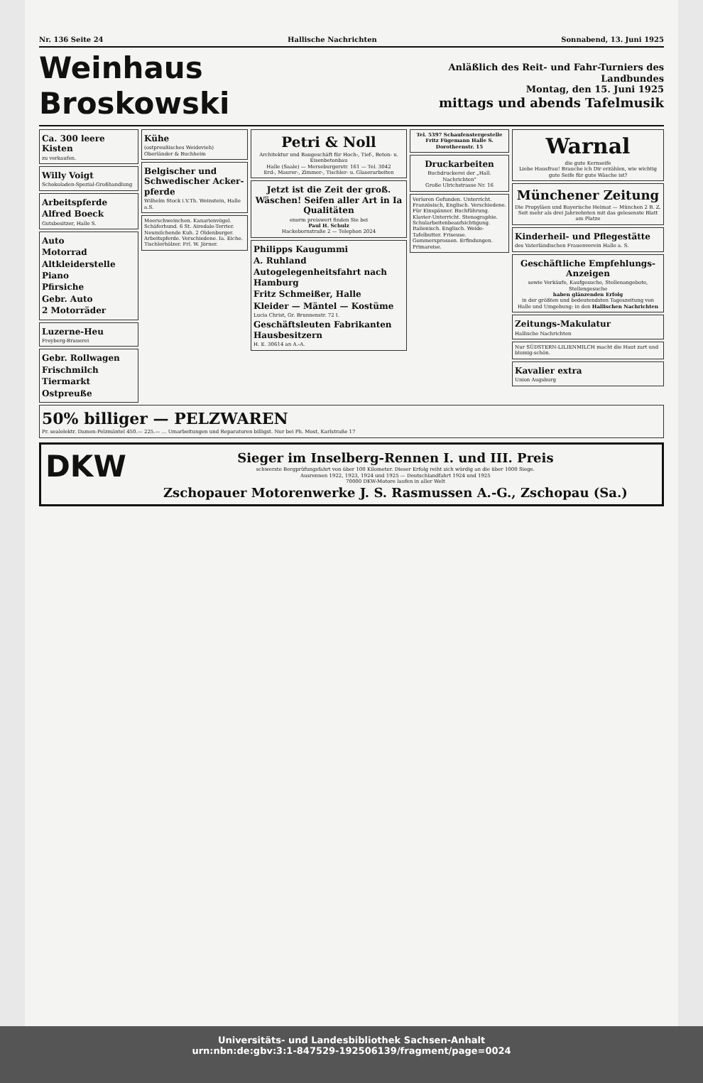Nr. 136 Seite 24 Hallische Nachrichten Sonnabend, 13. Juni 1925
Weinhaus Broskowski
Anläßlich des Reit- und Fahr-Turniers des Landbundes
Montag, den 15. Juni 1925
mittags und abends Tafelmusik
Ca. 300 leere Kisten
zu verkaufen.
Willy Voigt
Schokoladen-Spezial-Großhandlung
Arbeitspferde
Alfred Boeck
Gutsbesitzer, Halle S.
Auto
Motorrad
Altkleiderstelle
Piano
Pfirsiche
Gebr. Auto
2 Motorräder
Luzerne-Heu
Freyberg-Brauerei
Gebr. Rollwagen
Frischmilch
Tiermarkt
Ostpreuße
Kühe
(ostpreußisches Weidevieh)
Oberländer & Buchheim
Belgischer und Schwedischer Acker-pferde
Wilhelm Stock i.V.Th. Weinstein, Halle a.S.
Meerschweinchen. Kanarienvögel. Schäferhund. 6 St. Airedale-Terrier. Neumilchende Kuh. 2 Oldenburger. Arbeitspferde. Verschiedene. Ia. Eiche. Tischlerhölzer. Frl. W. Jörner.
Petri & Noll
Architektur und Baugeschäft für Hoch-, Tief-, Beton- u. Eisenbetonbau
Halle (Saale) — Merseburgerstr. 161 — Tel. 3042
Erd-, Maurer-, Zimmer-, Tischler- u. Glaserarbeiten
Jetzt ist die Zeit der groß. Wäschen! Seifen aller Art in Ia Qualitäten
enorm preiswert finden Sie bei
Paul H. Schulz
Hackebornstraße 2 — Telephon 2024
Philipps Kaugummi
A. Ruhland
Autogelegenheitsfahrt nach Hamburg
Fritz Schmeißer, Halle
Kleider — Mäntel — Kostüme
Lucia Christ, Gr. Brunnenstr. 72 I.
Geschäftsleuten Fabrikanten Hausbesitzern
H. E. 30614 an A.-A.
Tel. 5397 Schaufenstergestelle Fritz Fügemann Halle S. Dorotheenstr. 15
Druckarbeiten
Buchdruckerei der „Hall. Nachrichten"
Große Ulrichstrasse Nr. 16
Verloren Gefunden. Unterricht. Französisch, Englisch. Verschiedene. Für Einspänner. Buchführung. Klavier-Unterricht. Stenographie. Schularbeitenbeaufsichtigung. Italienisch. Englisch. Weide-Tafelbutter. Friseuse. Gommersprossen. Erfindungen. Primareise.
Warnal
die gute Kernseife
Liebe Hausfrau! Brauche ich Dir erzählen, wie wichtig gute Seife für gute Wäsche ist?
Münchener Zeitung
Die Propyläen und Bayerische Heimat — München 2 B. Z.
Seit mehr als drei Jahrzehnten mit das gelesenste Blatt am Platze
Kinderheil- und Pflegestätte
des Vaterländischen Frauenverein Halle a. S.
Geschäftliche Empfehlungs-Anzeigen
sowie Verkäufe, Kaufgesuche, Stellenangebote, Stellengesuche
haben glänzenden Erfolg
in der größten und bedeutendsten Tageszeitung von Halle und Umgebung: in den Hallischen Nachrichten
Zeitungs-Makulatur
Hallische Nachrichten
Nur SÜDSTERN-LILIENMILCH macht die Haut zart und blumig-schön.
Kavalier extra
Union Augsburg
50% billiger — PELZWAREN
Pr. sealelektr. Damen-Pelzmäntel 450.— 225.— ... Umarbeitungen und Reparaturen billigst. Nur bei Ph. Most, Karlstraße 17
DKW
Sieger im Inselberg-Rennen I. und III. Preis
schwerste Bergprüfungsfahrt von über 100 Kilometer. Dieser Erfolg reiht sich würdig an die über 1000 Siege.
Ausrennen 1922, 1923, 1924 und 1925 — Deutschlandfahrt 1924 und 1925
70000 DKW-Motore laufen in aller Welt
Zschopauer Motorenwerke J. S. Rasmussen A.-G., Zschopau (Sa.)
Universitäts- und Landesbibliothek Sachsen-Anhalt
urn:nbn:de:gbv:3:1-847529-192506139/fragment/page=0024